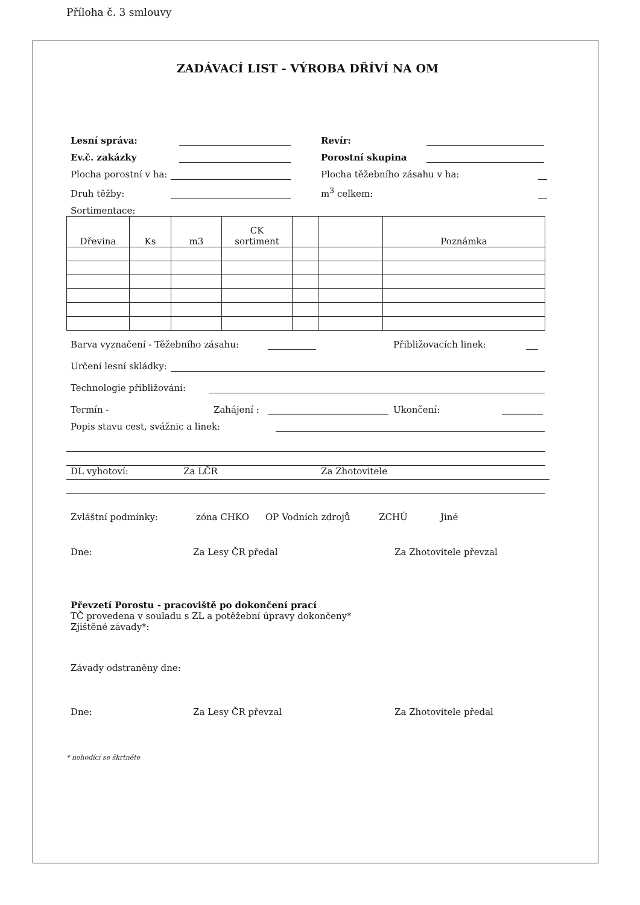Příloha č. 3 smlouvy
ZADÁVACÍ LIST - VÝROBA DŘÍVÍ NA OM
Lesní správa: Revír:
Ev.č. zakázky Porostní skupina
Plocha porostní v ha: Plocha těžebního zásahu v ha:
Druh těžby: m<sup>3</sup> celkem:
Sortimentace:
| Dřevina | Ks | m3 | CK sortiment | | | Poznámka |
| --- | --- | --- | --- | --- | --- | --- |
Barva vyznačení - Těžebního zásahu: Přibližovacích linek:
Určení lesní skládky:
Technologie přibližování:
Termín - Zahájení : Ukončení:
Popis stavu cest, svážnic a linek:
DL vyhotoví: Za LČR Za Zhotovitele
Zvláštní podmínky: zóna CHKO OP Vodních zdrojů ZCHÚ Jiné
Dne: Za Lesy ČR předal Za Zhotovitele převzal
Převzetí Porostu - pracoviště po dokončení prací
TČ provedena v souladu s ZL a potěžební úpravy dokončeny*
Zjištěné závady*:
Závady odstraněny dne:
Dne: Za Lesy ČR převzal Za Zhotovitele předal
* nehodící se škrtněte